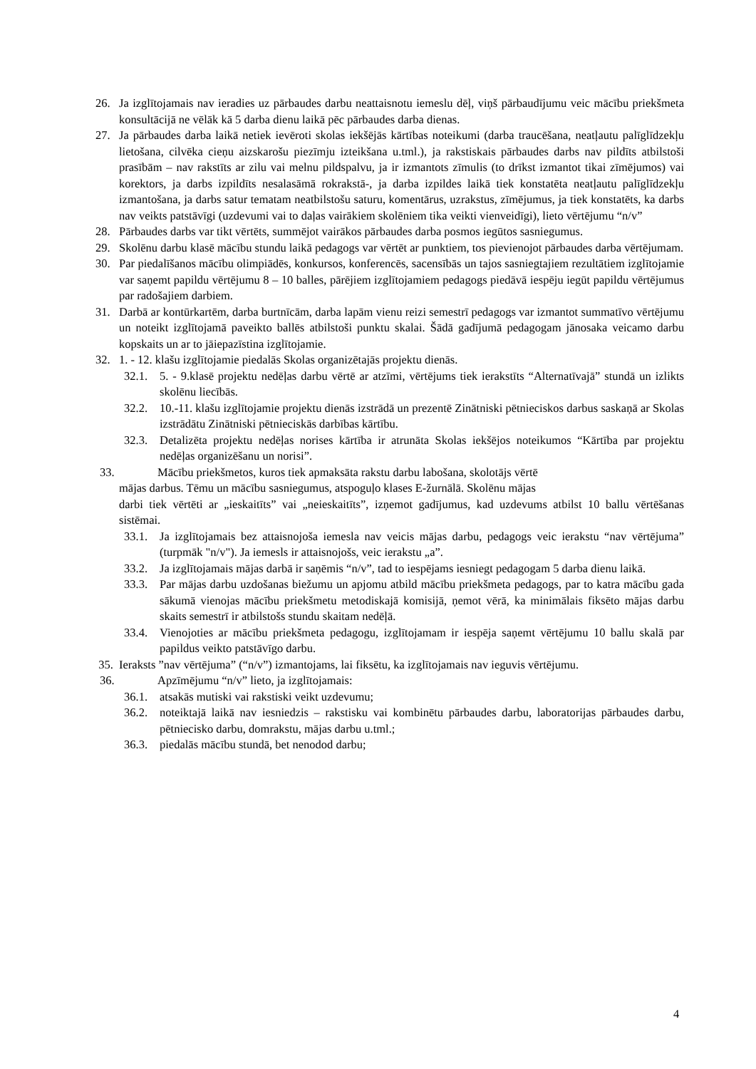26. Ja izglītojamais nav ieradies uz pārbaudes darbu neattaisnotu iemeslu dēļ, viņš pārbaudījumu veic mācību priekšmeta konsultācijā ne vēlāk kā 5 darba dienu laikā pēc pārbaudes darba dienas.
27. Ja pārbaudes darba laikā netiek ievēroti skolas iekšējās kārtības noteikumi (darba traucēšana, neatļautu palīglīdzekļu lietošana, cilvēka cieņu aizskarošu piezīmju izteikšana u.tml.), ja rakstiskais pārbaudes darbs nav pildīts atbilstoši prasībām – nav rakstīts ar zilu vai melnu pildspalvu, ja ir izmantots zīmulis (to drīkst izmantot tikai zīmējumos) vai korektors, ja darbs izpildīts nesalasāmā rokrakstā-, ja darba izpildes laikā tiek konstatēta neatļautu palīglīdzekļu izmantošana, ja darbs satur tematam neatbilstošu saturu, komentārus, uzrakstus, zīmējumus, ja tiek konstatēts, ka darbs nav veikts patstāvīgi (uzdevumi vai to daļas vairākiem skolēniem tika veikti vienveidīgi), lieto vērtējumu “n/v”
28. Pārbaudes darbs var tikt vērtēts, summējot vairākos pārbaudes darba posmos iegūtos sasniegumus.
29. Skolēnu darbu klasē mācību stundu laikā pedagogs var vērtēt ar punktiem, tos pievienojot pārbaudes darba vērtējumam.
30. Par piedalīšanos mācību olimpiādēs, konkursos, konferencēs, sacensībās un tajos sasniegtajiem rezultātiem izglītojamie var saņemt papildu vērtējumu 8 – 10 balles, pārējiem izglītojamiem pedagogs piedāvā iespēju iegūt papildu vērtējumus par radošajiem darbiem.
31. Darbā ar kontūrkartēm, darba burtnīcām, darba lapām vienu reizi semestrī pedagogs var izmantot summatīvo vērtējumu un noteikt izglītojamā paveikto ballēs atbilstoši punktu skalai. Šādā gadījumā pedagogam jānosaka veicamo darbu kopskaits un ar to jāiepazīstina izglītojamie.
32. 1. - 12. klašu izglītojamie piedalās Skolas organizētajās projektu dienās.
32.1. 5. - 9.klasē projektu nedēļas darbu vērtē ar atzīmi, vērtējums tiek ierakstīts “Alternatīvajā” stundā un izlikts skolēnu liecībās.
32.2. 10.-11. klašu izglītojamie projektu dienās izstrādā un prezentē Zinātniski pētnieciskos darbus saskaņā ar Skolas izstrādātu Zinātniski pētnieciskās darbības kārtību.
32.3. Detalizēta projektu nedēļas norises kārtība ir atrunāta Skolas iekšējos noteikumos “Kārtība par projektu nedēļas organizēšanu un norisi”.
33. Mācību priekšmetos, kuros tiek apmaksāta rakstu darbu labošana, skolotājs vērtē
mājas darbus. Tēmu un mācību sasniegumus, atspoguļo klases E-žurnālā. Skolēnu mājas
darbi tiek vērtēti ar „ieskaitīts” vai „neieskaitīts”, izņemot gadījumus, kad uzdevums atbilst 10 ballu vērtēšanas sistēmai.
33.1. Ja izglītojamais bez attaisnojoša iemesla nav veicis mājas darbu, pedagogs veic ierakstu “nav vērtējuma” (turpmāk "n/v"). Ja iemesls ir attaisnojošs, veic ierakstu „a”.
33.2. Ja izglītojamais mājas darbā ir saņēmis “n/v”, tad to iespējams iesniegt pedagogam 5 darba dienu laikā.
33.3. Par mājas darbu uzdošanas biežumu un apjomu atbild mācību priekšmeta pedagogs, par to katra mācību gada sākumā vienojas mācību priekšmetu metodiskajā komisijā, ņemot vērā, ka minimālais fiksēto mājas darbu skaits semestrī ir atbilstošs stundu skaitam nedēļā.
33.4. Vienojoties ar mācību priekšmeta pedagogu, izglītojamam ir iespēja saņemt vērtējumu 10 ballu skalā par papildus veikto patstāvīgo darbu.
35. Ieraksts ”nav vērtējuma” (“n/v”) izmantojams, lai fiksētu, ka izglītojamais nav ieguvis vērtējumu.
36. Apzīmējumu “n/v” lieto, ja izglītojamais:
36.1. atsakās mutiski vai rakstiski veikt uzdevumu;
36.2. noteiktajā laikā nav iesniedzis – rakstisku vai kombinētu pārbaudes darbu, laboratorijas pārbaudes darbu, pētniecisko darbu, domrakstu, mājas darbu u.tml.;
36.3. piedalās mācību stundā, bet nenodod darbu;
4